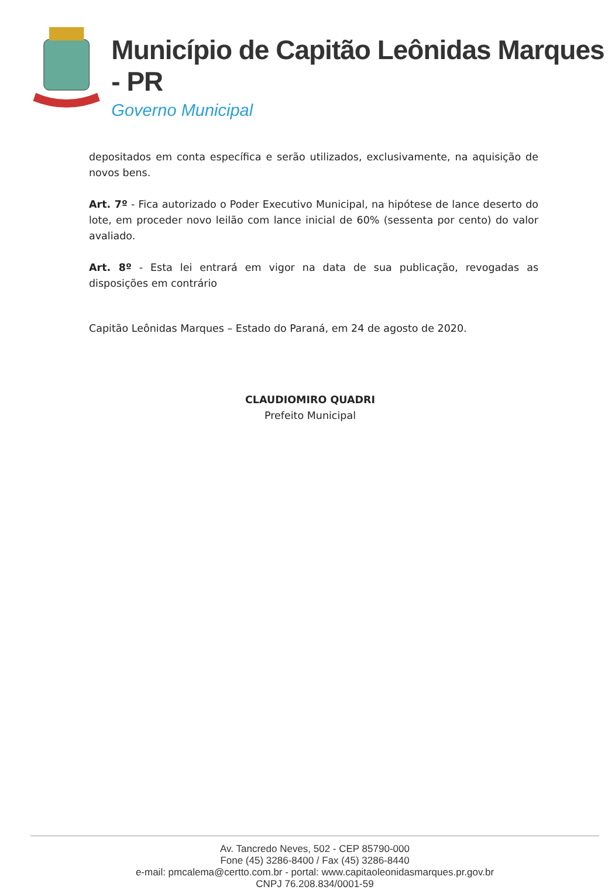Município de Capitão Leônidas Marques - PR
Governo Municipal
depositados em conta específica e serão utilizados, exclusivamente, na aquisição de novos bens.
Art. 7º - Fica autorizado o Poder Executivo Municipal, na hipótese de lance deserto do lote, em proceder novo leilão com lance inicial de 60% (sessenta por cento) do valor avaliado.
Art. 8º - Esta lei entrará em vigor na data de sua publicação, revogadas as disposições em contrário
Capitão Leônidas Marques – Estado do Paraná, em 24 de agosto de 2020.
CLAUDIOMIRO QUADRI
Prefeito Municipal
Av. Tancredo Neves, 502 - CEP 85790-000
Fone (45) 3286-8400 / Fax (45) 3286-8440
e-mail: pmcalema@certto.com.br - portal: www.capitaoleonidasmarques.pr.gov.br
CNPJ 76.208.834/0001-59